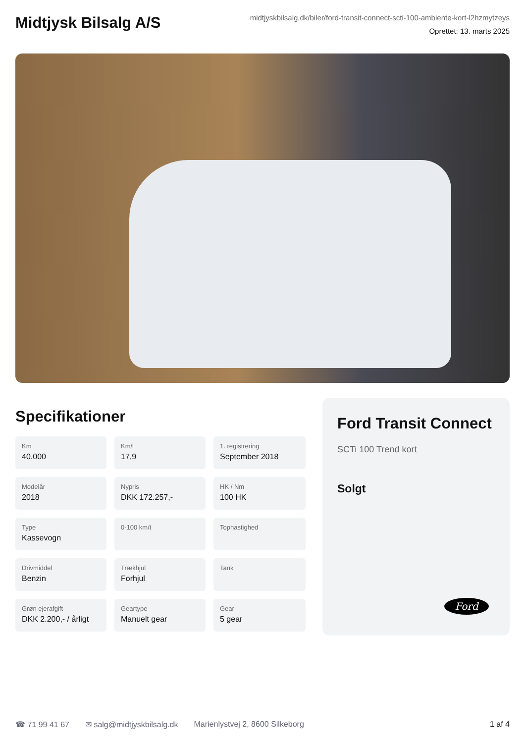Midtjysk Bilsalg A/S
midtjyskbilsalg.dk/biler/ford-transit-connect-scti-100-ambiente-kort-l2hzmytzeys
Oprettet: 13. marts 2025
Specifikationer
Km
40.000
Km/l
17,9
1. registrering
September 2018
Modelår
2018
Nypris
DKK 172.257,-
HK / Nm
100 HK
Type
Kassevogn
0-100 km/t
Tophastighed
Drivmiddel
Benzin
Trækhjul
Forhjul
Tank
Grøn ejerafgift
DKK 2.200,- / årligt
Geartype
Manuelt gear
Gear
5 gear
Ford Transit Connect
SCTi 100 Trend kort
Solgt
Ford
☎ 71 99 41 67 ✉ salg@midtjyskbilsalg.dk Marienlystvej 2, 8600 Silkeborg 1 af 4